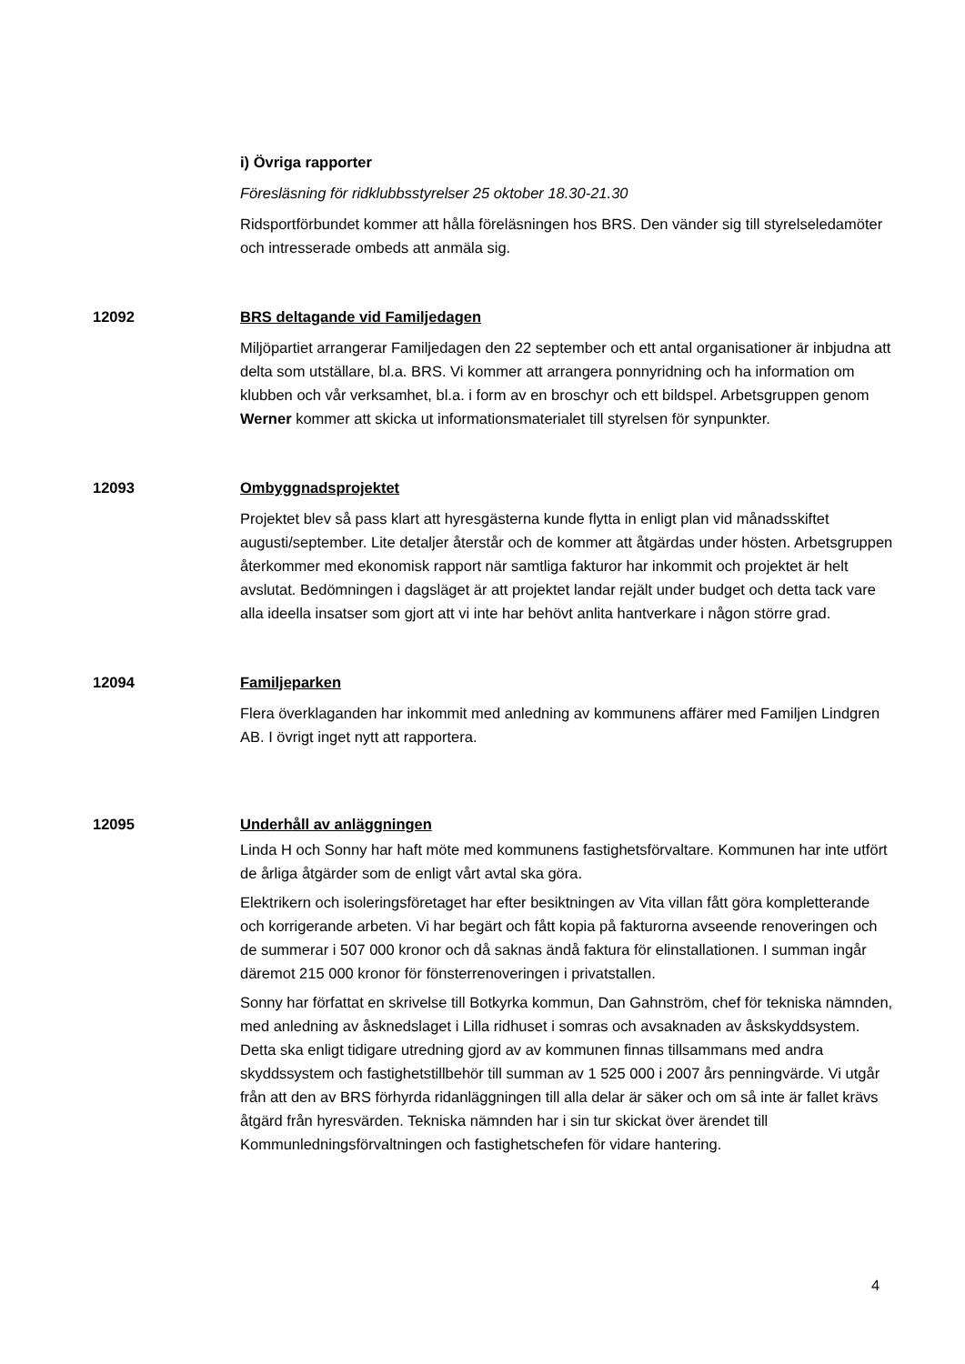i) Övriga rapporter
Föresläsning för ridklubbsstyrelser 25 oktober 18.30-21.30
Ridsportförbundet kommer att hålla föreläsningen hos BRS. Den vänder sig till styrelseledamöter och intresserade ombeds att anmäla sig.
12092 BRS deltagande vid Familjedagen
Miljöpartiet arrangerar Familjedagen den 22 september och ett antal organisationer är inbjudna att delta som utställare, bl.a. BRS. Vi kommer att arrangera ponnyridning och ha information om klubben och vår verksamhet, bl.a. i form av en broschyr och ett bildspel. Arbetsgruppen genom Werner kommer att skicka ut informationsmaterialet till styrelsen för synpunkter.
12093 Ombyggnadsprojektet
Projektet blev så pass klart att hyresgästerna kunde flytta in enligt plan vid månadsskiftet augusti/september. Lite detaljer återstår och de kommer att åtgärdas under hösten. Arbetsgruppen återkommer med ekonomisk rapport när samtliga fakturor har inkommit och projektet är helt avslutat. Bedömningen i dagsläget är att projektet landar rejält under budget och detta tack vare alla ideella insatser som gjort att vi inte har behövt anlita hantverkare i någon större grad.
12094 Familjeparken
Flera överklaganden har inkommit med anledning av kommunens affärer med Familjen Lindgren AB. I övrigt inget nytt att rapportera.
12095 Underhåll av anläggningen
Linda H och Sonny har haft möte med kommunens fastighetsförvaltare. Kommunen har inte utfört de årliga åtgärder som de enligt vårt avtal ska göra.
Elektrikern och isoleringsföretaget har efter besiktningen av Vita villan fått göra kompletterande och korrigerande arbeten. Vi har begärt och fått kopia på fakturorna avseende renoveringen och de summerar i 507 000 kronor och då saknas ändå faktura för elinstallationen. I summan ingår däremot 215 000 kronor för fönsterrenoveringen i privatstallen.
Sonny har författat en skrivelse till Botkyrka kommun, Dan Gahnström, chef för tekniska nämnden, med anledning av åsknedslaget i Lilla ridhuset i somras och avsaknaden av åskskyddsystem. Detta ska enligt tidigare utredning gjord av av kommunen finnas tillsammans med andra skyddssystem och fastighetstillbehör till summan av 1 525 000 i 2007 års penningvärde. Vi utgår från att den av BRS förhyrda ridanläggningen till alla delar är säker och om så inte är fallet krävs åtgärd från hyresvärden. Tekniska nämnden har i sin tur skickat över ärendet till Kommunledningsförvaltningen och fastighetschefen för vidare hantering.
4